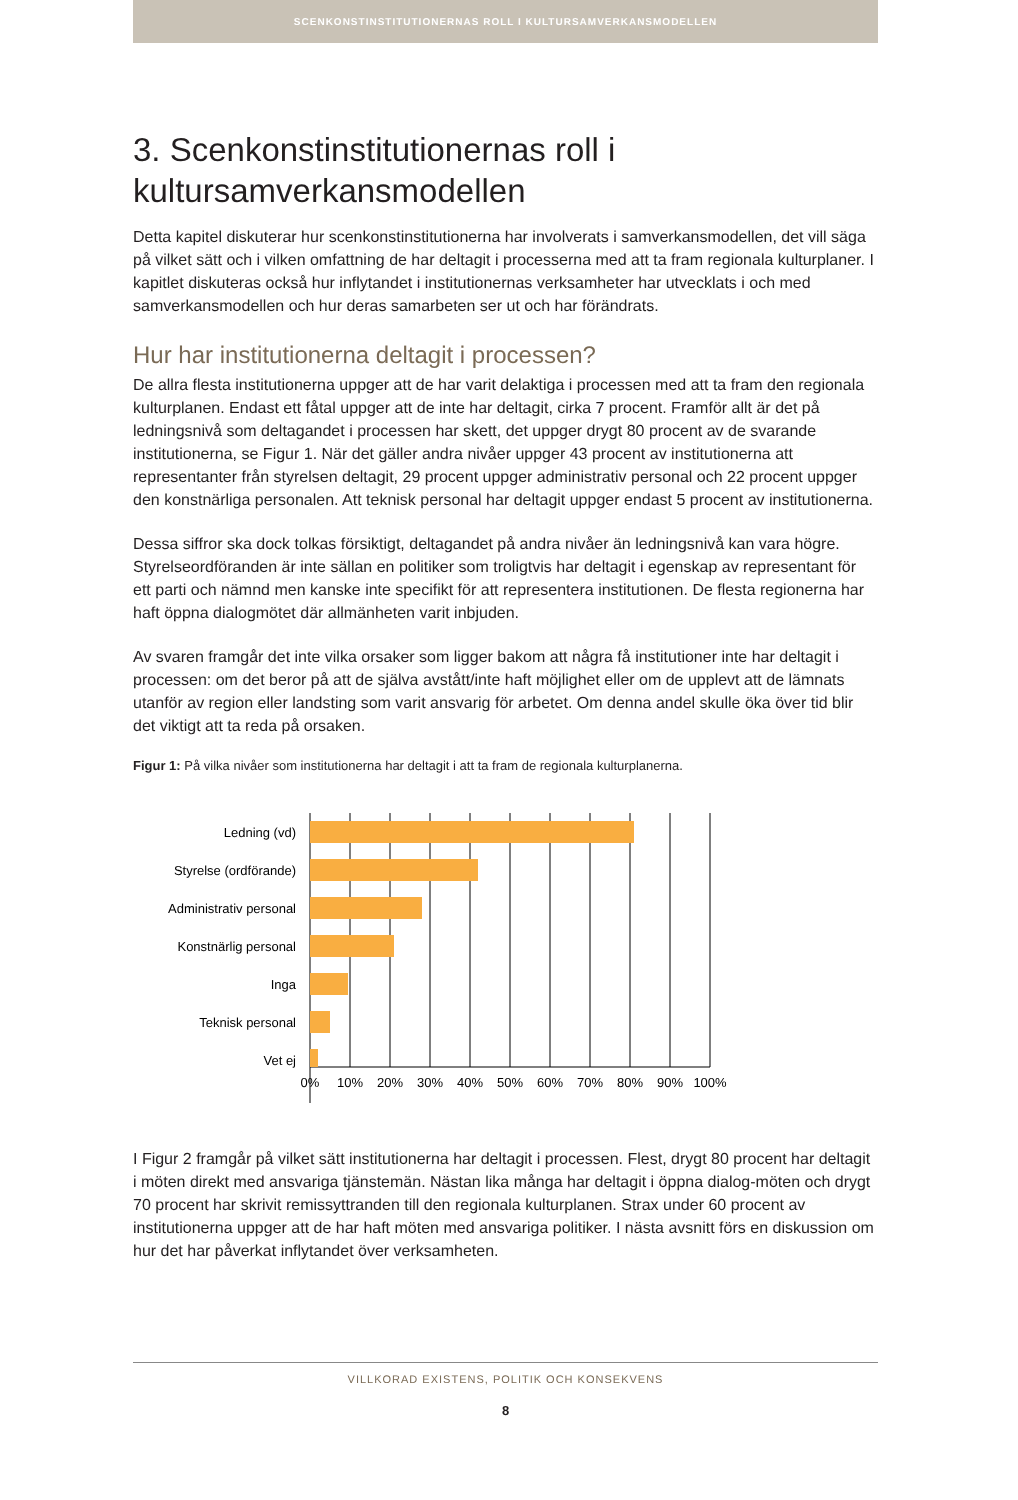SCENKONSTINSTITUTIONERNAS ROLL I KULTURSAMVERKANSMODELLEN
3. Scenkonstinstitutionernas roll i kultursamverkansmodellen
Detta kapitel diskuterar hur scenkonstinstitutionerna har involverats i samverkansmodellen, det vill säga på vilket sätt och i vilken omfattning de har deltagit i processerna med att ta fram regionala kulturplaner. I kapitlet diskuteras också hur inflytandet i institutionernas verksamheter har utvecklats i och med samverkansmodellen och hur deras samarbeten ser ut och har förändrats.
Hur har institutionerna deltagit i processen?
De allra flesta institutionerna uppger att de har varit delaktiga i processen med att ta fram den regionala kulturplanen. Endast ett fåtal uppger att de inte har deltagit, cirka 7 procent. Framför allt är det på ledningsnivå som deltagandet i processen har skett, det uppger drygt 80 procent av de svarande institutionerna, se Figur 1. När det gäller andra nivåer uppger 43 procent av institutionerna att representanter från styrelsen deltagit, 29 procent uppger administrativ personal och 22 procent uppger den konstnärliga personalen. Att teknisk personal har deltagit uppger endast 5 procent av institutionerna.
Dessa siffror ska dock tolkas försiktigt, deltagandet på andra nivåer än ledningsnivå kan vara högre. Styrelseordföranden är inte sällan en politiker som troligtvis har deltagit i egenskap av representant för ett parti och nämnd men kanske inte specifikt för att representera institutionen. De flesta regionerna har haft öppna dialogmötet där allmänheten varit inbjuden.
Av svaren framgår det inte vilka orsaker som ligger bakom att några få institutioner inte har deltagit i processen: om det beror på att de själva avstått/inte haft möjlighet eller om de upplevt att de lämnats utanför av region eller landsting som varit ansvarig för arbetet. Om denna andel skulle öka över tid blir det viktigt att ta reda på orsaken.
Figur 1: På vilka nivåer som institutionerna har deltagit i att ta fram de regionala kulturplanerna.
Ledning (vd)
Styrelse (ordförande)
Administrativ personal
Konstnärlig personal
Inga
Teknisk personal
Vet ej
0%
10%
20%
30%
40%
50%
60%
70%
80%
90%
100%
I Figur 2 framgår på vilket sätt institutionerna har deltagit i processen. Flest, drygt 80 procent har deltagit i möten direkt med ansvariga tjänstemän. Nästan lika många har deltagit i öppna dialog-möten och drygt 70 procent har skrivit remissyttranden till den regionala kulturplanen. Strax under 60 procent av institutionerna uppger att de har haft möten med ansvariga politiker. I nästa avsnitt förs en diskussion om hur det har påverkat inflytandet över verksamheten.
VILLKORAD EXISTENS, POLITIK OCH KONSEKVENS
8